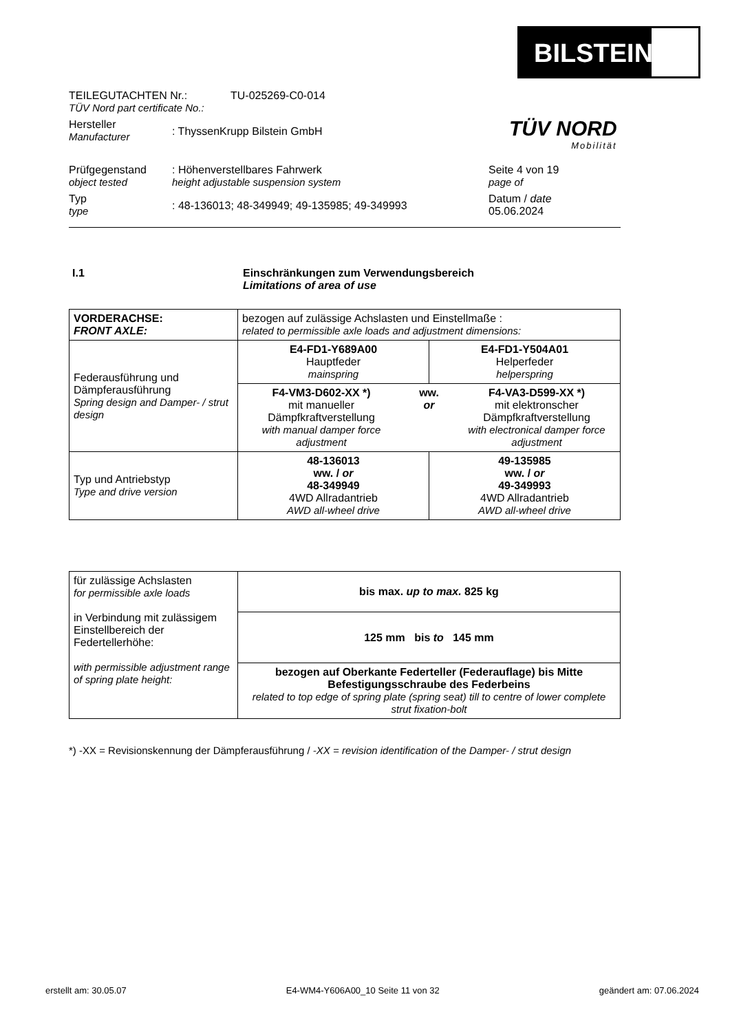BILSTEIN
TEILEGUTACHTEN Nr.:
TÜV Nord part certificate No.:
TU-025269-C0-014
Hersteller
Manufacturer
: ThyssenKrupp Bilstein GmbH
Prüfgegenstand
object tested
: Höhenverstellbares Fahrwerk
height adjustable suspension system
Seite 4 von 19
page of
Typ
type
: 48-136013; 48-349949; 49-135985; 49-349993
Datum / date
05.06.2024
TÜV NORD
Mobilität
I.1 Einschränkungen zum Verwendungsbereich
Limitations of area of use
| VORDERACHSE: FRONT AXLE: | bezogen auf zulässige Achslasten und Einstellmaße : related to permissible axle loads and adjustment dimensions: | |
| Federausführung und Dämpferausführung Spring design and Damper- / strut design | E4-FD1-Y689A00 Hauptfeder mainspring | E4-FD1-Y504A01 Helperfeder helperspring |
| | F4-VM3-D602-XX *) mit manueller Dämpfkraftverstellung with manual damper force adjustment ww. or F4-VA3-D599-XX *) mit elektronscher Dämpfkraftverstellung with electronical damper force adjustment | |
| Typ und Antriebstyp Type and drive version | 48-136013 ww. / or 48-349949 4WD Allradantrieb AWD all-wheel drive | 49-135985 ww. / or 49-349993 4WD Allradantrieb AWD all-wheel drive |
| für zulässige Achslasten for permissible axle loads in Verbindung mit zulässigem Einstellbereich der Federtellerhöhe: with permissible adjustment range of spring plate height: | bis max. up to max. 825 kg |
| | 125 mm bis to 145 mm |
| | bezogen auf Oberkante Federteller (Federauflage) bis Mitte Befestigungsschraube des Federbeins related to top edge of spring plate (spring seat) till to centre of lower complete strut fixation-bolt |
*) -XX = Revisionskennung der Dämpferausführung / -XX = revision identification of the Damper- / strut design
erstellt am: 30.05.07 E4-WM4-Y606A00_10 Seite 11 von 32 geändert am: 07.06.2024